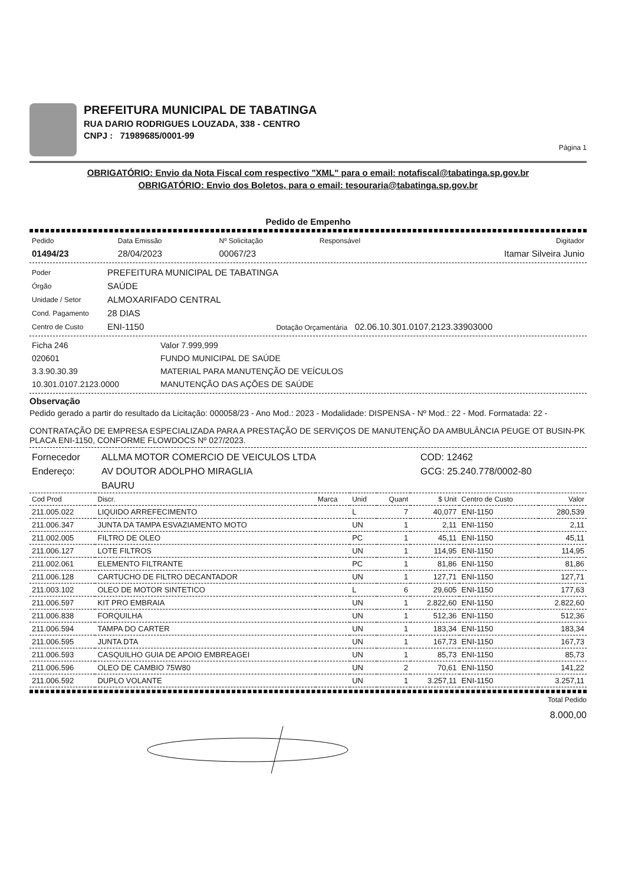PREFEITURA MUNICIPAL DE TABATINGA
RUA DARIO RODRIGUES LOUZADA, 338 - CENTRO
CNPJ : 71989685/0001-99
Página 1
OBRIGATÓRIO: Envio da Nota Fiscal com respectivo "XML" para o email: notafiscal@tabatinga.sp.gov.br
OBRIGATÓRIO: Envio dos Boletos, para o email: tesouraria@tabatinga.sp.gov.br
Pedido de Empenho
| Pedido | Data Emissão | Nº Solicitação | Responsável | Digitador |
| 01494/23 | 28/04/2023 | 00067/23 | | Itamar Silveira Junio |
| Poder | PREFEITURA MUNICIPAL DE TABATINGA |
| Órgão | SAÚDE |
| Unidade / Setor | ALMOXARIFADO CENTRAL |
| Cond. Pagamento | 28 DIAS |
| Centro de Custo | ENI-1150 Dotação Orçamentária 02.06.10.301.0107.2123.33903000 |
| Ficha 246 | Valor 7.999,999 |
| 020601 | FUNDO MUNICIPAL DE SAÚDE |
| 3.3.90.30.39 | MATERIAL PARA MANUTENÇÃO DE VEÍCULOS |
| 10.301.0107.2123.0000 | MANUTENÇÃO DAS AÇÕES DE SAÚDE |
Observação
Pedido gerado a partir do resultado da Licitação: 000058/23 - Ano Mod.: 2023 - Modalidade: DISPENSA - Nº Mod.: 22 - Mod. Formatada: 22 -
CONTRATAÇÃO DE EMPRESA ESPECIALIZADA PARA A PRESTAÇÃO DE SERVIÇOS DE MANUTENÇÃO DA AMBULÂNCIA PEUGE OT BUSIN-PK PLACA ENI-1150, CONFORME FLOWDOCS Nº 027/2023.
| Fornecedor | ALLMA MOTOR COMERCIO DE VEICULOS LTDA | COD: 12462 |
| Endereço: | AV DOUTOR ADOLPHO MIRAGLIA | GCG: 25.240.778/0002-80 |
| | BAURU | |
| Cod Prod | Discr. | Marca | Unid | Quant | $ Unit | Centro de Custo | Valor |
| --- | --- | --- | --- | --- | --- | --- | --- |
| 211.005.022 | LIQUIDO ARREFECIMENTO | | L | 7 | 40,077 | ENI-1150 | 280,539 |
| 211.006.347 | JUNTA DA TAMPA ESVAZIAMENTO MOTO | | UN | 1 | 2,11 | ENI-1150 | 2,11 |
| 211.002.005 | FILTRO DE OLEO | | PC | 1 | 45,11 | ENI-1150 | 45,11 |
| 211.006.127 | LOTE FILTROS | | UN | 1 | 114,95 | ENI-1150 | 114,95 |
| 211.002.061 | ELEMENTO FILTRANTE | | PC | 1 | 81,86 | ENI-1150 | 81,86 |
| 211.006.128 | CARTUCHO DE FILTRO DECANTADOR | | UN | 1 | 127,71 | ENI-1150 | 127,71 |
| 211.003.102 | OLEO DE MOTOR SINTETICO | | L | 6 | 29,605 | ENI-1150 | 177,63 |
| 211.006.597 | KIT PRO EMBRAIA | | UN | 1 | 2.822,60 | ENI-1150 | 2.822,60 |
| 211.006.838 | FORQUILHA | | UN | 1 | 512,36 | ENI-1150 | 512,36 |
| 211.006.594 | TAMPA DO CARTER | | UN | 1 | 183,34 | ENI-1150 | 183,34 |
| 211.006.595 | JUNTA DTA | | UN | 1 | 167,73 | ENI-1150 | 167,73 |
| 211.006.593 | CASQUILHO GUIA DE APOIO EMBREAGEI | | UN | 1 | 85,73 | ENI-1150 | 85,73 |
| 211.006.596 | OLEO DE CAMBIO 75W80 | | UN | 2 | 70,61 | ENI-1150 | 141,22 |
| 211.006.592 | DUPLO VOLANTE | | UN | 1 | 3.257,11 | ENI-1150 | 3.257,11 |
Total Pedido
8.000,00